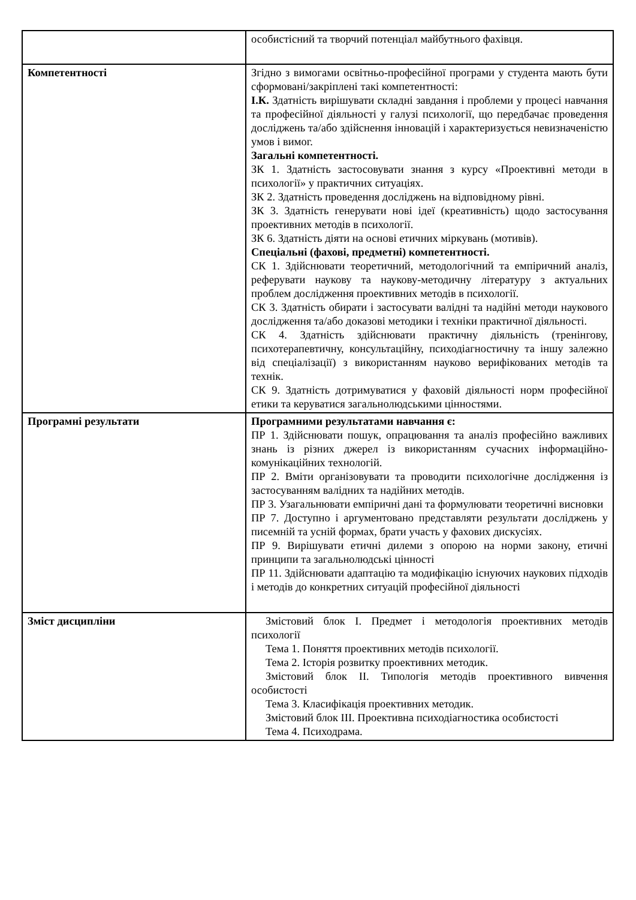| | особистісний та творчий потенціал майбутнього фахівця. |
| Компетентності | Згідно з вимогами освітньо-професійної програми у студента мають бути сформовані/закріплені такі компетентності: І.К. Здатність вирішувати складні завдання і проблеми у процесі навчання та професійної діяльності у галузі психології, що передбачає проведення досліджень та/або здійснення інновацій і характеризується невизначеністю умов і вимог. Загальні компетентності. ЗК 1. Здатність застосовувати знання з курсу «Проективні методи в психології» у практичних ситуаціях. ЗК 2. Здатність проведення досліджень на відповідному рівні. ЗК 3. Здатність генерувати нові ідеї (креативність) щодо застосування проективних методів в психології. ЗК 6. Здатність діяти на основі етичних міркувань (мотивів). Спеціальні (фахові, предметні) компетентності. СК 1. Здійснювати теоретичний, методологічний та емпіричний аналіз, реферувати наукову та наукову-методичну літературу з актуальних проблем дослідження проективних методів в психології. СК 3. Здатність обирати і застосувати валідні та надійні методи наукового дослідження та/або доказові методики і техніки практичної діяльності. СК 4. Здатність здійснювати практичну діяльність (тренінгову, психотерапевтичну, консультаційну, психодіагностичну та іншу залежно від спеціалізації) з використанням науково верифікованих методів та технік. СК 9. Здатність дотримуватися у фаховій діяльності норм професійної етики та керуватися загальнолюдськими цінностями. |
| Програмні результати | Програмними результатами навчання є: ПР 1. Здійснювати пошук, опрацювання та аналіз професійно важливих знань із різних джерел із використанням сучасних інформаційно-комунікаційних технологій. ПР 2. Вміти організовувати та проводити психологічне дослідження із застосуванням валідних та надійних методів. ПР 3. Узагальнювати емпіричні дані та формулювати теоретичні висновки ПР 7. Доступно і аргументовано представляти результати досліджень у писемній та усній формах, брати участь у фахових дискусіях. ПР 9. Вирішувати етичні дилеми з опорою на норми закону, етичні принципи та загальнолюдські цінності ПР 11. Здійснювати адаптацію та модифікацію існуючих наукових підходів і методів до конкретних ситуацій професійної діяльності |
| Зміст дисципліни | Змістовий блок І. Предмет і методологія проективних методів психології Тема 1. Поняття проективних методів психології. Тема 2. Історія розвитку проективних методик. Змістовий блок ІІ. Типологія методів проективного вивчення особистості Тема 3. Класифікація проективних методик. Змістовий блок ІІІ. Проективна психодіагностика особистості Тема 4. Психодрама. |